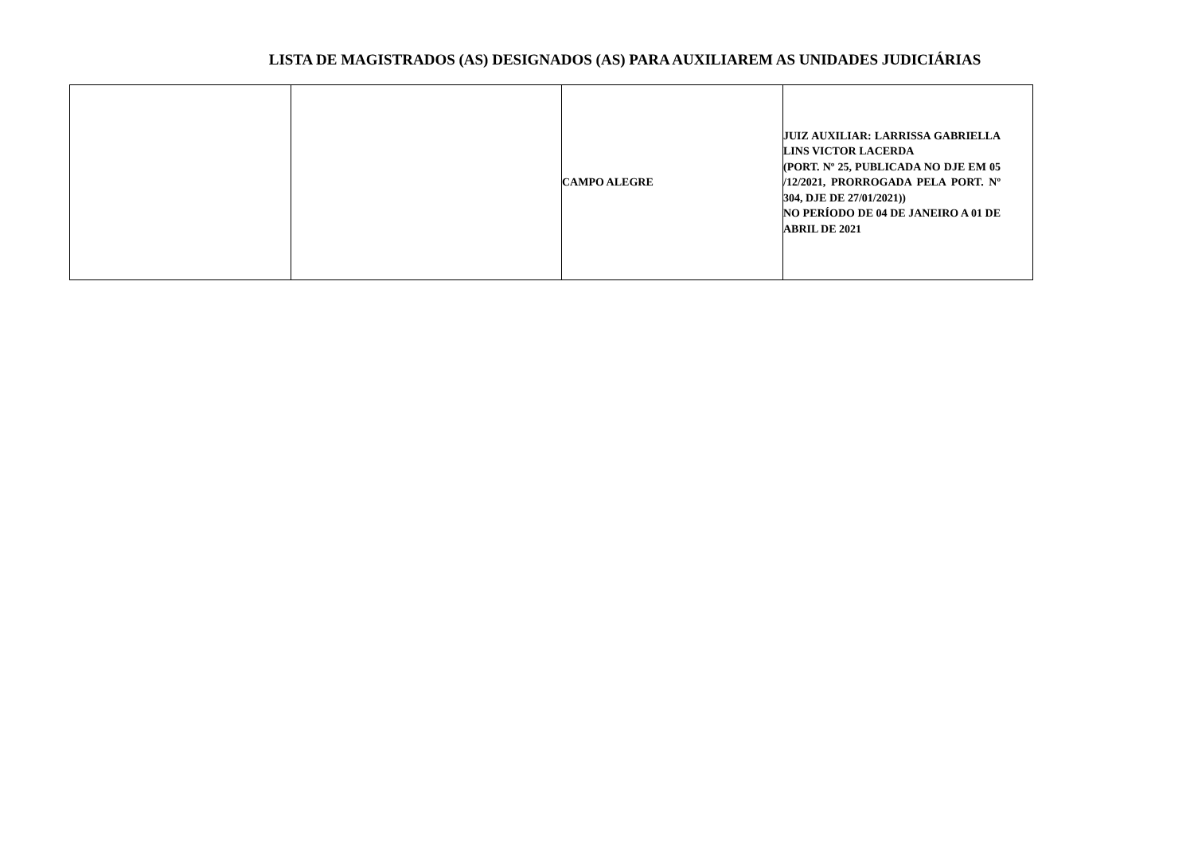LISTA DE MAGISTRADOS (AS) DESIGNADOS (AS) PARA AUXILIAREM AS UNIDADES JUDICIÁRIAS
| | | CAMPO ALEGRE | JUIZ AUXILIAR: LARRISSA GABRIELLA LINS VICTOR LACERDA (PORT. Nº 25, PUBLICADA NO DJE EM 05 /12/2021, PRORROGADA PELA PORT. Nº 304, DJE DE 27/01/2021)) NO PERÍODO DE 04 DE JANEIRO A 01 DE ABRIL DE 2021 |